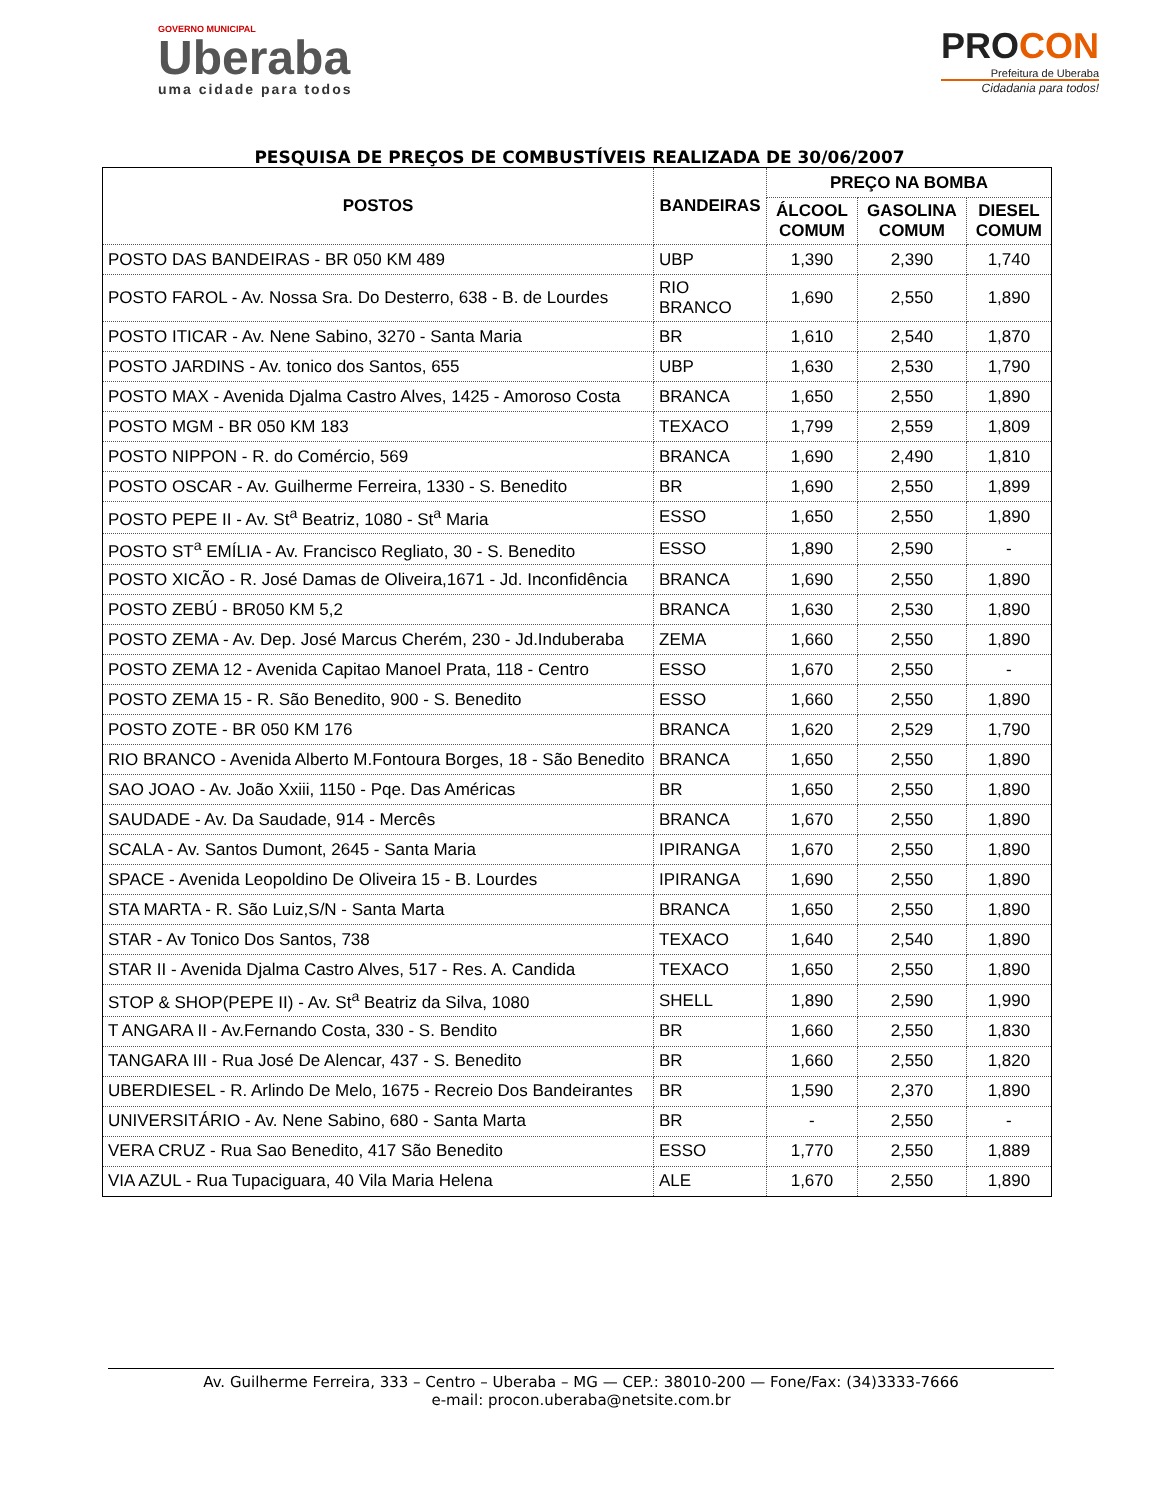GOVERNO MUNICIPAL
Uberaba
uma cidade para todos
PROCON
Prefeitura de Uberaba
Cidadania para todos!
PESQUISA DE PREÇOS DE COMBUSTÍVEIS REALIZADA DE 30/06/2007
| POSTOS | BANDEIRAS | PREÇO NA BOMBA | | |
| --- | --- | --- | --- | --- |
| | | ÁLCOOL COMUM | GASOLINA COMUM | DIESEL COMUM |
| POSTO DAS BANDEIRAS - BR 050 KM 489 | UBP | 1,390 | 2,390 | 1,740 |
| POSTO FAROL - Av. Nossa Sra. Do Desterro, 638 - B. de Lourdes | RIO BRANCO | 1,690 | 2,550 | 1,890 |
| POSTO ITICAR - Av. Nene Sabino, 3270 - Santa Maria | BR | 1,610 | 2,540 | 1,870 |
| POSTO JARDINS - Av. tonico dos Santos, 655 | UBP | 1,630 | 2,530 | 1,790 |
| POSTO MAX - Avenida Djalma Castro Alves, 1425 - Amoroso Costa | BRANCA | 1,650 | 2,550 | 1,890 |
| POSTO MGM - BR 050 KM 183 | TEXACO | 1,799 | 2,559 | 1,809 |
| POSTO NIPPON - R. do Comércio, 569 | BRANCA | 1,690 | 2,490 | 1,810 |
| POSTO OSCAR - Av. Guilherme Ferreira, 1330 - S. Benedito | BR | 1,690 | 2,550 | 1,899 |
| POSTO PEPE II - Av. St<sup>a</sup> Beatriz, 1080 - St<sup>a</sup> Maria | ESSO | 1,650 | 2,550 | 1,890 |
| POSTO ST<sup>a</sup> EMÍLIA - Av. Francisco Regliato, 30 - S. Benedito | ESSO | 1,890 | 2,590 | - |
| POSTO XICÃO - R. José Damas de Oliveira,1671 - Jd. Inconfidência | BRANCA | 1,690 | 2,550 | 1,890 |
| POSTO ZEBÚ - BR050 KM 5,2 | BRANCA | 1,630 | 2,530 | 1,890 |
| POSTO ZEMA - Av. Dep. José Marcus Cherém, 230 - Jd.Induberaba | ZEMA | 1,660 | 2,550 | 1,890 |
| POSTO ZEMA 12 - Avenida Capitao Manoel Prata, 118 - Centro | ESSO | 1,670 | 2,550 | - |
| POSTO ZEMA 15 - R. São Benedito, 900 - S. Benedito | ESSO | 1,660 | 2,550 | 1,890 |
| POSTO ZOTE - BR 050 KM 176 | BRANCA | 1,620 | 2,529 | 1,790 |
| RIO BRANCO - Avenida Alberto M.Fontoura Borges, 18 - São Benedito | BRANCA | 1,650 | 2,550 | 1,890 |
| SAO JOAO - Av. João Xxiii, 1150 - Pqe. Das Américas | BR | 1,650 | 2,550 | 1,890 |
| SAUDADE - Av. Da Saudade, 914 - Mercês | BRANCA | 1,670 | 2,550 | 1,890 |
| SCALA - Av. Santos Dumont, 2645 - Santa Maria | IPIRANGA | 1,670 | 2,550 | 1,890 |
| SPACE - Avenida Leopoldino De Oliveira 15 - B. Lourdes | IPIRANGA | 1,690 | 2,550 | 1,890 |
| STA MARTA - R. São Luiz,S/N - Santa Marta | BRANCA | 1,650 | 2,550 | 1,890 |
| STAR - Av Tonico Dos Santos, 738 | TEXACO | 1,640 | 2,540 | 1,890 |
| STAR II - Avenida Djalma Castro Alves, 517 - Res. A. Candida | TEXACO | 1,650 | 2,550 | 1,890 |
| STOP & SHOP(PEPE II) - Av. St<sup>a</sup> Beatriz da Silva, 1080 | SHELL | 1,890 | 2,590 | 1,990 |
| T ANGARA II - Av.Fernando Costa, 330 - S. Bendito | BR | 1,660 | 2,550 | 1,830 |
| TANGARA III - Rua José De Alencar, 437 - S. Benedito | BR | 1,660 | 2,550 | 1,820 |
| UBERDIESEL - R. Arlindo De Melo, 1675 - Recreio Dos Bandeirantes | BR | 1,590 | 2,370 | 1,890 |
| UNIVERSITÁRIO - Av. Nene Sabino, 680 - Santa Marta | BR | - | 2,550 | - |
| VERA CRUZ - Rua Sao Benedito, 417 São Benedito | ESSO | 1,770 | 2,550 | 1,889 |
| VIA AZUL - Rua Tupaciguara, 40 Vila Maria Helena | ALE | 1,670 | 2,550 | 1,890 |
Av. Guilherme Ferreira, 333 – Centro – Uberaba – MG — CEP.: 38010-200 — Fone/Fax: (34)3333-7666
e-mail: procon.uberaba@netsite.com.br